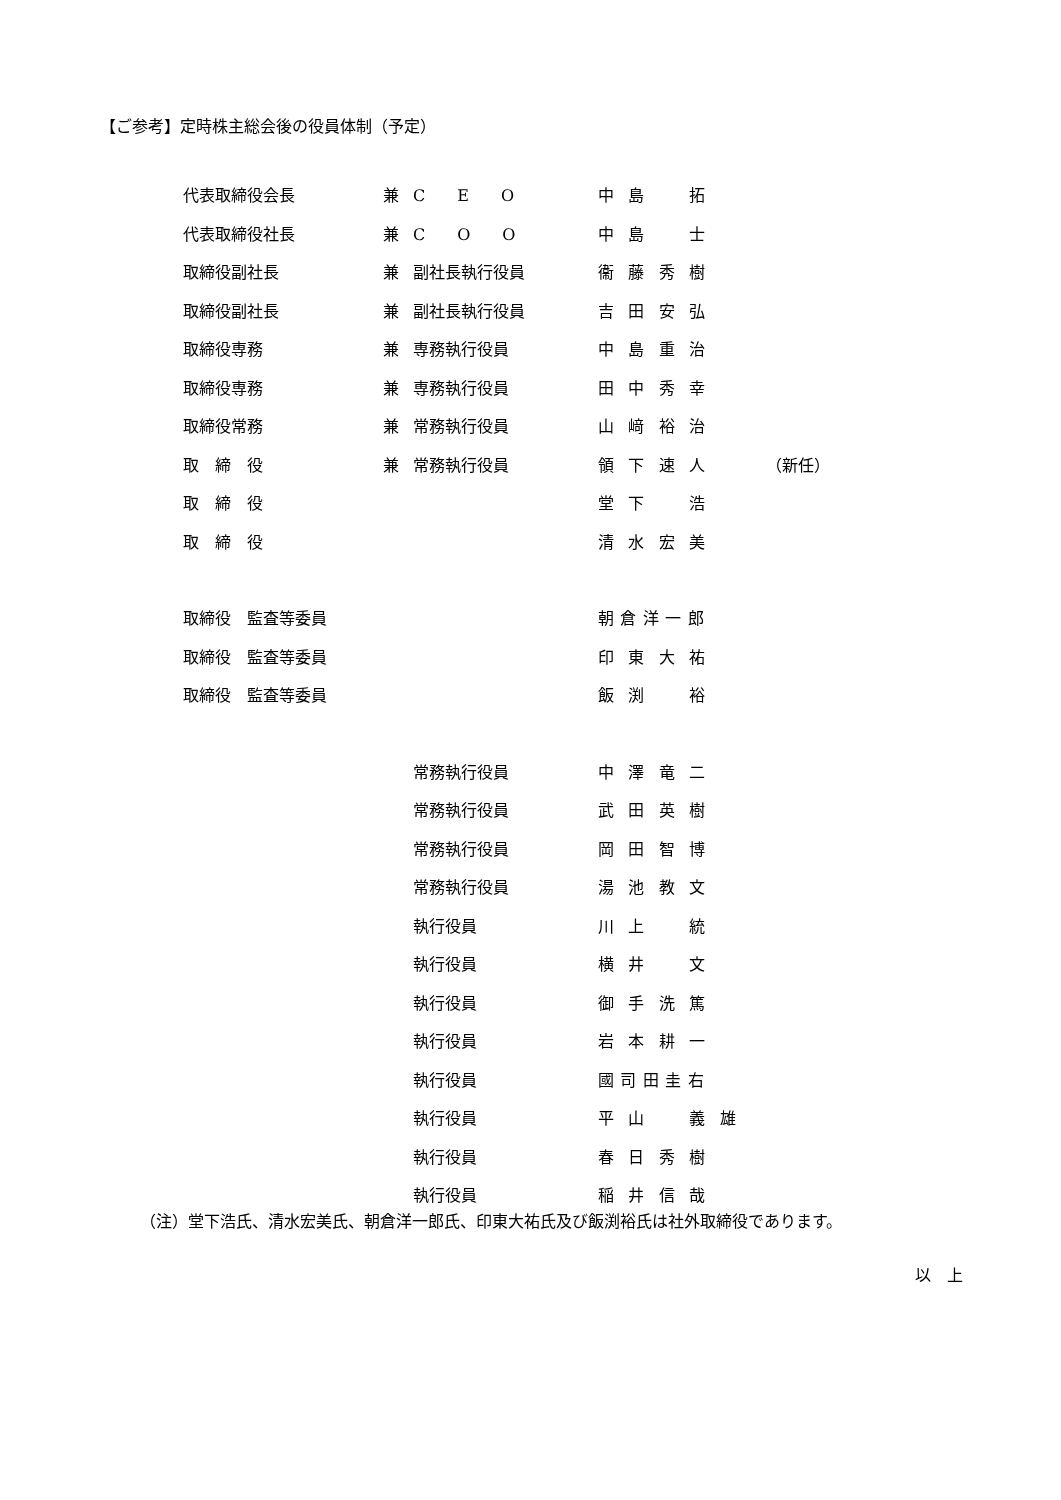【ご参考】定時株主総会後の役員体制（予定）
| 代表取締役会長 | 兼 | C E O | 中島 拓 | |
| 代表取締役社長 | 兼 | C O O | 中島 士 | |
| 取締役副社長 | 兼 | 副社長執行役員 | 衞藤秀樹 | |
| 取締役副社長 | 兼 | 副社長執行役員 | 吉田安弘 | |
| 取締役専務 | 兼 | 専務執行役員 | 中島重治 | |
| 取締役専務 | 兼 | 専務執行役員 | 田中秀幸 | |
| 取締役常務 | 兼 | 常務執行役員 | 山﨑裕治 | |
| 取 締 役 | 兼 | 常務執行役員 | 領下速人 | （新任） |
| 取 締 役 | | | 堂下 浩 | |
| 取 締 役 | | | 清水宏美 | |
| 取締役 監査等委員 | | | 朝倉洋一郎 | |
| 取締役 監査等委員 | | | 印東大祐 | |
| 取締役 監査等委員 | | | 飯渕 裕 | |
| | | 常務執行役員 | 中澤竜二 | |
| | | 常務執行役員 | 武田英樹 | |
| | | 常務執行役員 | 岡田智博 | |
| | | 常務執行役員 | 湯池教文 | |
| | | 執行役員 | 川上 統 | |
| | | 執行役員 | 横井 文 | |
| | | 執行役員 | 御手洗篤 | |
| | | 執行役員 | 岩本耕一 | |
| | | 執行役員 | 國司田圭右 | |
| | | 執行役員 | 平山 義雄 | |
| | | 執行役員 | 春日秀樹 | |
| | | 執行役員 | 稲井信哉 | |
（注）堂下浩氏、清水宏美氏、朝倉洋一郎氏、印東大祐氏及び飯渕裕氏は社外取締役であります。
以　上